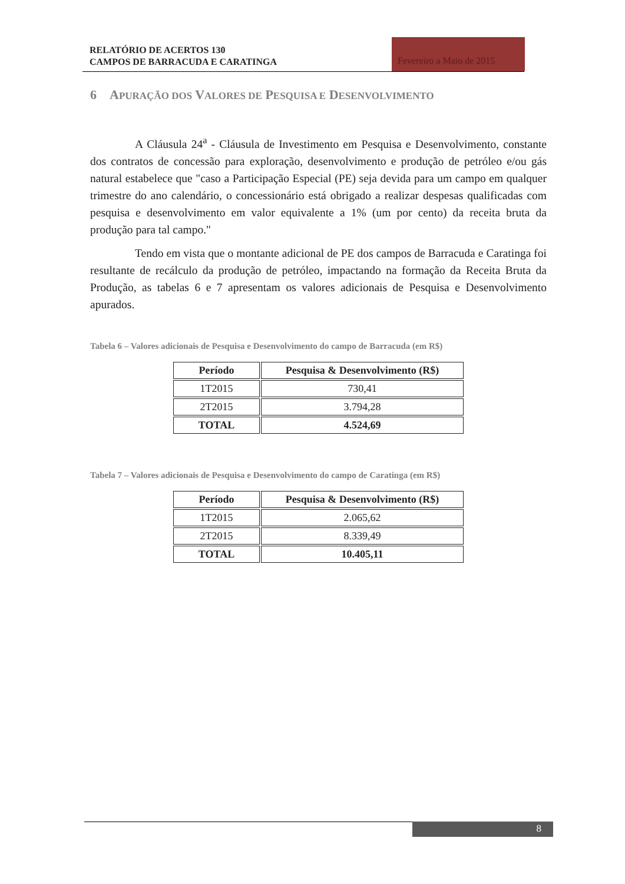RELATÓRIO DE ACERTOS 130
CAMPOS DE BARRACUDA E CARATINGA
Fevereiro a Maio de 2015
6 APURAÇÃO DOS VALORES DE PESQUISA E DESENVOLVIMENTO
A Cláusula 24<sup>a</sup> - Cláusula de Investimento em Pesquisa e Desenvolvimento, constante dos contratos de concessão para exploração, desenvolvimento e produção de petróleo e/ou gás natural estabelece que "caso a Participação Especial (PE) seja devida para um campo em qualquer trimestre do ano calendário, o concessionário está obrigado a realizar despesas qualificadas com pesquisa e desenvolvimento em valor equivalente a 1% (um por cento) da receita bruta da produção para tal campo."
Tendo em vista que o montante adicional de PE dos campos de Barracuda e Caratinga foi resultante de recálculo da produção de petróleo, impactando na formação da Receita Bruta da Produção, as tabelas 6 e 7 apresentam os valores adicionais de Pesquisa e Desenvolvimento apurados.
Tabela 6 – Valores adicionais de Pesquisa e Desenvolvimento do campo de Barracuda (em R$)
| Período | Pesquisa & Desenvolvimento (R$) |
| --- | --- |
| 1T2015 | 730,41 |
| 2T2015 | 3.794,28 |
| TOTAL | 4.524,69 |
Tabela 7 – Valores adicionais de Pesquisa e Desenvolvimento do campo de Caratinga (em R$)
| Período | Pesquisa & Desenvolvimento (R$) |
| --- | --- |
| 1T2015 | 2.065,62 |
| 2T2015 | 8.339,49 |
| TOTAL | 10.405,11 |
8